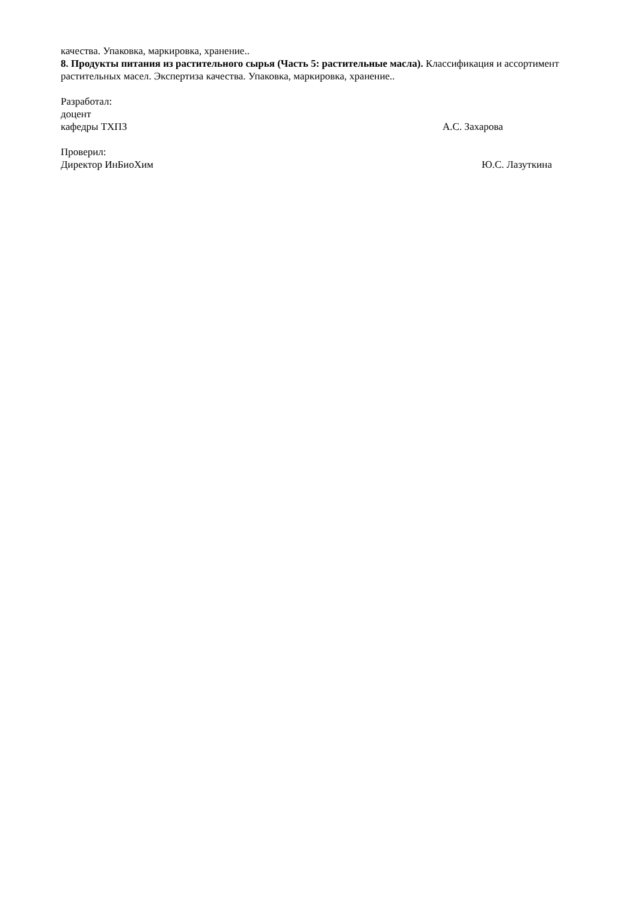качества. Упаковка, маркировка, хранение..
8. Продукты питания из растительного сырья (Часть 5: растительные масла). Классификация и ассортимент растительных масел. Экспертиза качества. Упаковка, маркировка, хранение..
Разработал:
доцент
кафедры ТХПЗ А.С. Захарова
Проверил:
Директор ИнБиоХим Ю.С. Лазуткина